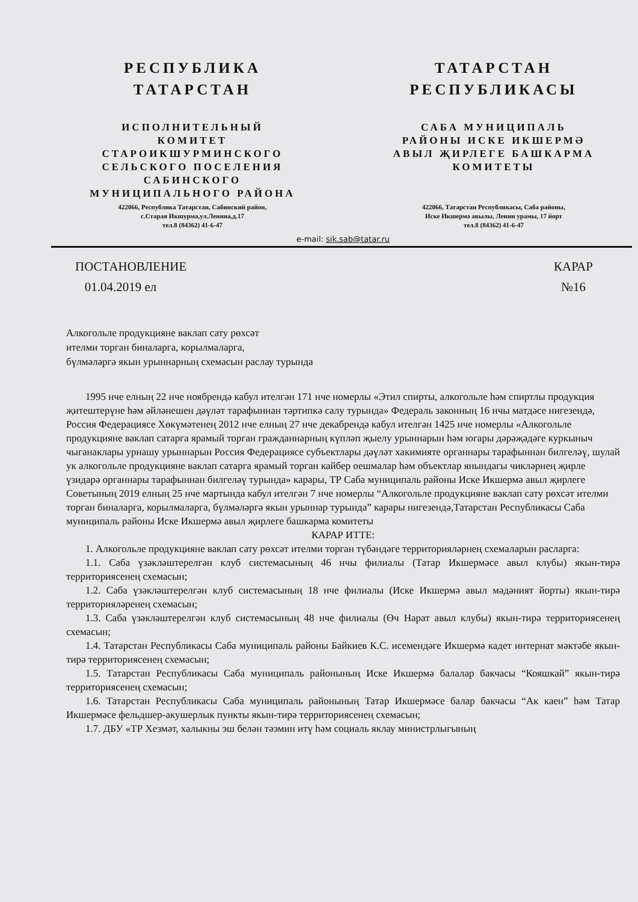РЕСПУБЛИКА
ТАТАРСТАН
ИСПОЛНИТЕЛЬНЫЙ
КОМИТЕТ
СТАРОИКШУРМИНСКОГО
СЕЛЬСКОГО ПОСЕЛЕНИЯ
САБИНСКОГО
МУНИЦИПАЛЬНОГО РАЙОНА
422066, Республика Татарстан, Сабинский район,
с.Старая Икшурма,ул.Ленина,д.17
тел.8 (84362) 41-6-47
ТАТАРСТАН
РЕСПУБЛИКАСЫ
САБА МУНИЦИПАЛЬ
РАЙОНЫ ИСКЕ ИКШЕРМӘ
АВЫЛ ҖИРЛЕГЕ БАШКАРМА
КОМИТЕТЫ
422066, Татарстан Республикасы, Саба районы,
Иске Икшермә авылы, Ленин урамы, 17 йорт
тел.8 (84362) 41-6-47
e-mail: sik.sab@tatar.ru
ПОСТАНОВЛЕНИЕ
01.04.2019 ел
КАРАР
№16
Алкогольле продукцияне ваклап сату рөхсәт
ителми торган биналарга, корылмаларга,
бүлмәләргә якын урыннарның схемасын раслау турында
1995 нче елның 22 нче ноябрендә кабул ителгән 171 нче номерлы «Этил спирты, алкогольле һәм спиртлы продукция җитештерүне һәм әйләнешен дәүләт тарафыннан тәртипкә салу турында» Федераль законның 16 нчы матдәсе нигезендә, Россия Федерациясе Хөкүмәтенең 2012 нче елның 27 нче декабрендә кабул ителгән 1425 нче номерлы «Алкогольле продукцияне ваклап сатарга ярамый торган гражданнарның күпләп җыелу урыннарын һәм югары дәрәҗәдәге куркыныч чыганаклары урнашу урыннарын Россия Федерациясе субъектлары дәүләт хакимияте органнары тарафыннан билгеләү, шулай ук алкогольле продукцияне ваклап сатарга ярамый торган кайбер оешмалар һәм объектлар янындагы чикләрнең җирле үзидарә органнары тарафыннан билгеләү турында» карары, ТР Саба муниципаль районы Иске Икшермә авыл җирлеге Советының 2019 елның 25 нче мартында кабул ителгән 7 нче номерлы “Алкогольле продукцияне ваклап сату рөхсәт ителми торган биналарга, корылмаларга, бүлмәләргә якын урыннар турында” карары нигезендә,Татарстан Республикасы Саба муниципаль районы Иске Икшермә авыл җирлеге башкарма комитеты
КАРАР ИТТЕ:
1. Алкогольле продукцияне ваклап сату рөхсәт ителми торган түбәндәге территорияләрнең схемаларын расларга:
1.1. Саба үзәкләштерелгән клуб системасының 46 нчы филиалы (Татар Икшермәсе авыл клубы) якын-тирә территориясенең схемасын;
1.2. Саба үзәкләштерелгән клуб системасының 18 нче филиалы (Иске Икшермә авыл мәдәният йорты) якын-тирә территорияләренең схемасын;
1.3. Саба үзәкләштерелгән клуб системасының 48 нче филиалы (Өч Нарат авыл клубы) якын-тирә территориясенең схемасын;
1.4. Татарстан Республикасы Саба муниципаль районы Байкиев К.С. исемендәге Икшермә кадет интернат мәктәбе якын-тирә территориясенең схемасын;
1.5. Татарстан Республикасы Саба муниципаль районының Иске Икшермә балалар бакчасы “Кояшкай” якын-тирә территориясенең схемасын;
1.6. Татарстан Республикасы Саба муниципаль районының Татар Икшермәсе балар бакчасы “Ак каен” һәм Татар Икшермәсе фельдшер-акушерлык пункты якын-тирә территориясенең схемасын;
1.7. ДБУ «ТР Хезмәт, халыкны эш белән тәэмин итү һәм социаль яклау министрлыгының